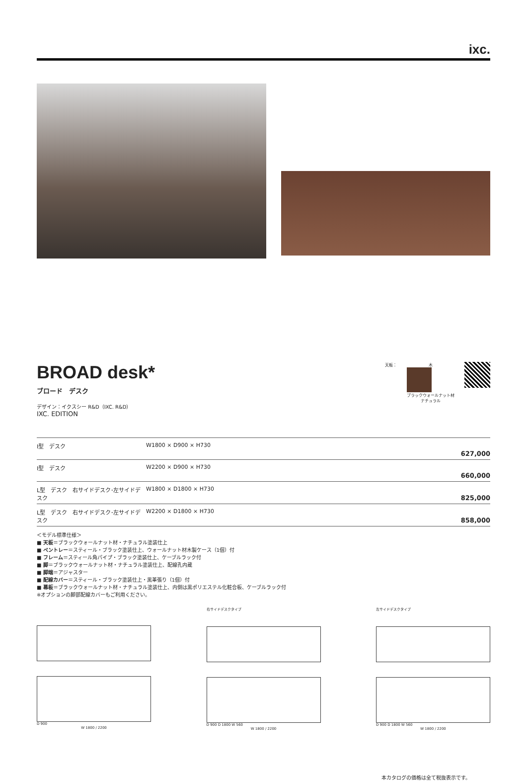ixc.
BROAD desk*
ブロード　デスク
デザイン：イクスシー R&D（IXC. R&D）
IXC. EDITION
天板： 木 ブラックウォールナット材
ナチュラル
| I型 デスク | W1800 × D900 × H730 | 627,000 |
| I型 デスク | W2200 × D900 × H730 | 660,000 |
| L型 デスク 右サイドデスク･左サイドデスク | W1800 × D1800 × H730 | 825,000 |
| L型 デスク 右サイドデスク･左サイドデスク | W2200 × D1800 × H730 | 858,000 |
＜モデル標準仕様＞
■ 天板＝ブラックウォールナット材・ナチュラル塗装仕上
■ ペントレー＝スティール・ブラック塗装仕上、ウォールナット材木製ケース（1個）付
■ フレーム＝スティール角パイプ・ブラック塗装仕上、ケーブルラック付
■ 脚＝ブラックウォールナット材・ナチュラル塗装仕上、配線孔内蔵
■ 脚端＝アジャスター
■ 配線カバー＝スティール・ブラック塗装仕上・黒革張り（1個）付
■ 幕板＝ブラックウォールナット材・ナチュラル塗装仕上、内側は黒ポリエステル化粧合板、ケーブルラック付
※オプションの脚部配線カバーもご利用ください。
D 900
W 1800 / 2200
右サイドデスクタイプ
D 900 D 1800 W 560
W 1800 / 2200
左サイドデスクタイプ
D 900 D 1800 W 560
W 1800 / 2200
本カタログの価格は全て税抜表示です。